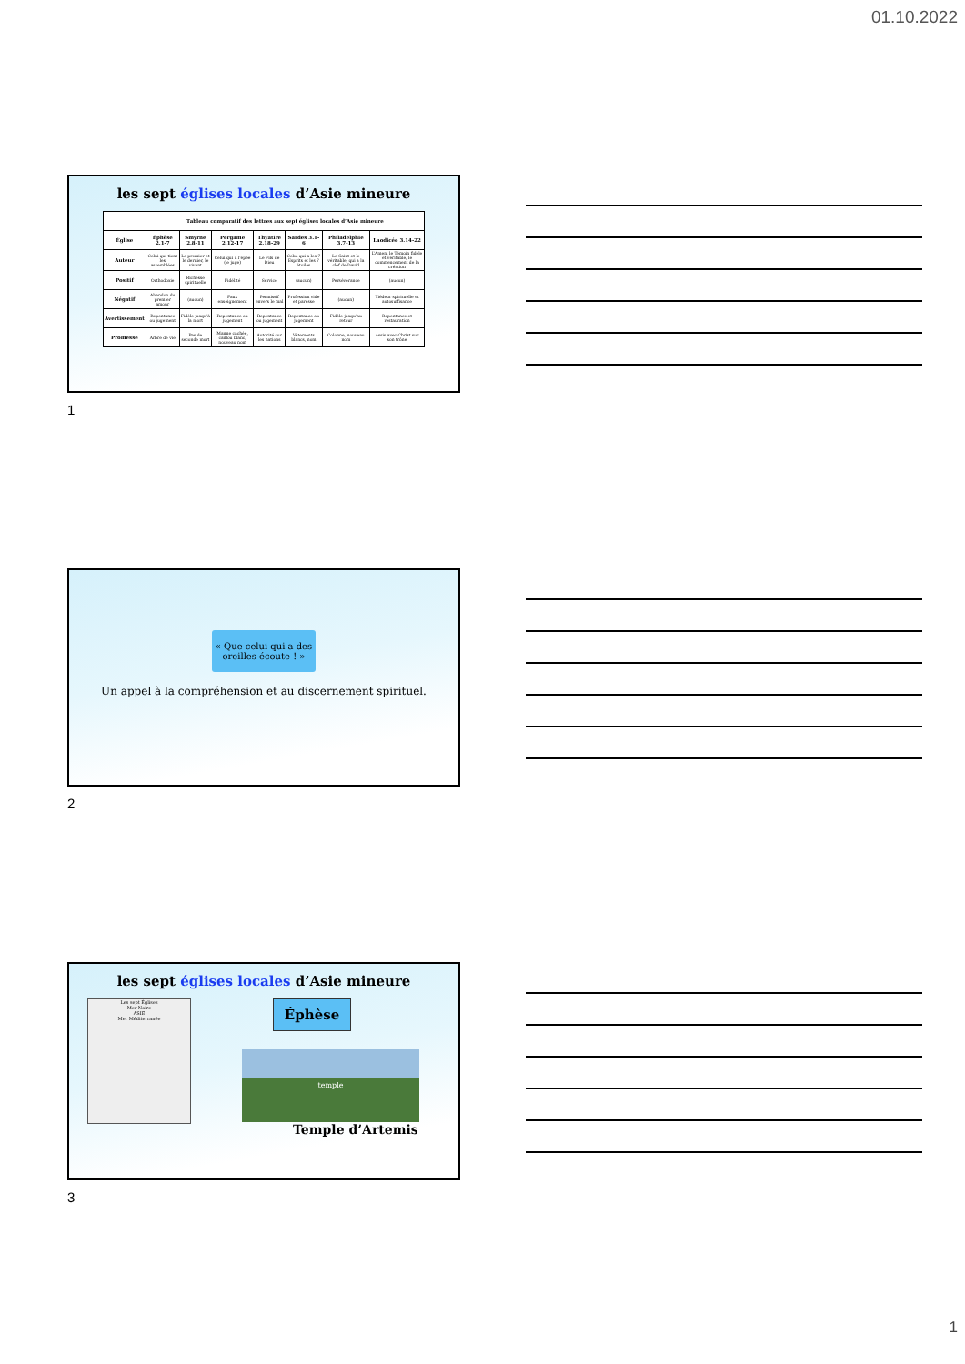01.10.2022
les sept églises locales d’Asie mineure
| | Tableau comparatif des lettres aux sept églises locales d’Asie mineure | | | | | | |
| --- | --- | --- | --- | --- | --- | --- | --- |
| Église | Éphèse 2.1-7 | Smyrne 2.8-11 | Pergame 2.12-17 | Thyatire 2.18-29 | Sardes 3.1-6 | Philadelphie 3.7-13 | Laodicée 3.14-22 |
| Auteur | Celui qui tient les assemblées | Le premier et le dernier, le vivant | Celui qui a l’épée (le juge) | Le Fils de Dieu | Celui qui a les 7 Esprits et les 7 étoiles | Le Saint et le véritable, qui a la clef de David | L’Amen, le Témoin fidèle et véritable, le commencement de la création |
| Positif | Orthodoxie | Richesse spirituelle | Fidélité | Service | (aucun) | Persévérance | (aucun) |
| Négatif | Abandon du premier amour | (aucun) | Faux enseignement | Permissif envers le mal | Profession vide et paresse | (aucun) | Tiédeur spirituelle et autosuffisance |
| Avertissement | Repentance ou jugement | Fidèle jusqu’à la mort | Repentance ou jugement | Repentance ou jugement | Repentance ou jugement | Fidèle jusqu’au retour | Repentance et restauration |
| Promesse | Arbre de vie | Pas de seconde mort | Manne cachée, caillou blanc, nouveau nom | Autorité sur les nations | Vêtements blancs, nom | Colonne, nouveau nom | Assis avec Christ sur son trône |
1
« Que celui qui a des oreilles écoute ! »
Un appel à la compréhension et au discernement spirituel.
2
les sept églises locales d’Asie mineure
Les sept Églises
Mer Noire
ASIE
Mer Méditerranée
Éphèse
temple
Temple d’Artemis
3
1